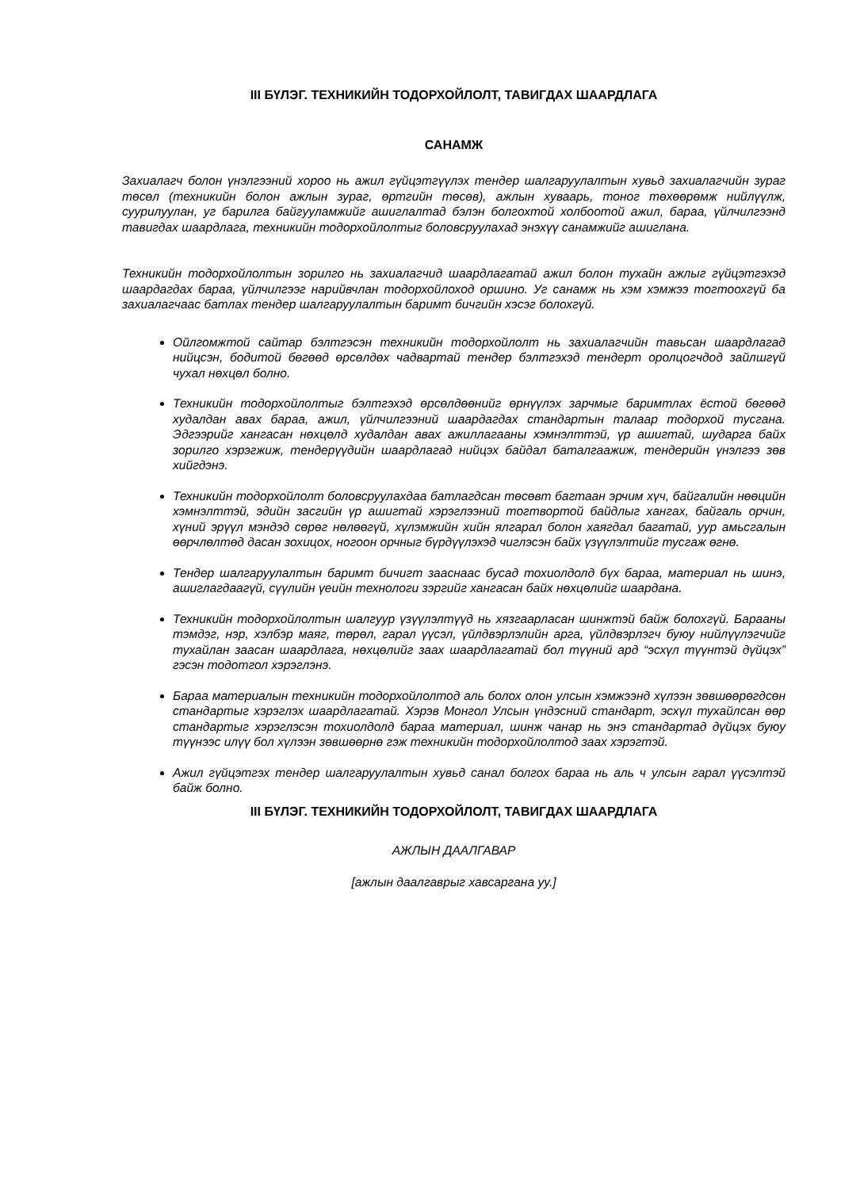III БҮЛЭГ. ТЕХНИКИЙН ТОДОРХОЙЛОЛТ, ТАВИГДАХ ШААРДЛАГА
САНАМЖ
Захиалагч болон үнэлгээний хороо нь ажил гүйцэтгүүлэх тендер шалгаруулалтын хувьд захиалагчийн зураг төсөл (техникийн болон ажлын зураг, өртгийн төсөв), ажлын хуваарь, тоног төхөөрөмж нийлүүлж, суурилуулан, уг барилга байгууламжийг ашиглалтад бэлэн болгохтой холбоотой ажил, бараа, үйлчилгээнд тавигдах шаардлага, техникийн тодорхойлолтыг боловсруулахад энэхүү санамжийг ашиглана.
Техникийн тодорхойлолтын зорилго нь захиалагчид шаардлагатай ажил болон тухайн ажлыг гүйцэтгэхэд шаардагдах бараа, үйлчилгээг нарийвчлан тодорхойлоход оршино. Уг санамж нь хэм хэмжээ тогтоохгүй ба захиалагчаас батлах тендер шалгаруулалтын баримт бичгийн хэсэг болохгүй.
Ойлгомжтой сайтар бэлтгэсэн техникийн тодорхойлолт нь захиалагчийн тавьсан шаардлагад нийцсэн, бодитой бөгөөд өрсөлдөх чадвартай тендер бэлтгэхэд тендерт оролцогчдод зайлшгүй чухал нөхцөл болно.
Техникийн тодорхойлолтыг бэлтгэхэд өрсөлдөөнийг өрнүүлэх зарчмыг баримтлах ёстой бөгөөд худалдан авах бараа, ажил, үйлчилгээний шаардагдах стандартын талаар тодорхой тусгана. Эдгээрийг хангасан нөхцөлд худалдан авах ажиллагааны хэмнэлттэй, үр ашигтай, шударга байх зорилго хэрэгжиж, тендерүүдийн шаардлагад нийцэх байдал баталгаажиж, тендерийн үнэлгээ зөв хийгдэнэ.
Техникийн тодорхойлолт боловсруулахдаа батлагдсан төсөвт багтаан эрчим хүч, байгалийн нөөцийн хэмнэлттэй, эдийн засгийн үр ашигтай хэрэглээний тогтвортой байдлыг хангах, байгаль орчин, хүний эрүүл мэндэд сөрөг нөлөөгүй, хүлэмжийн хийн ялгарал болон хаягдал багатай, уур амьсгалын өөрчлөлтөд дасан зохицох, ногоон орчныг бүрдүүлэхэд чиглэсэн байх үзүүлэлтийг тусгаж өгнө.
Тендер шалгаруулалтын баримт бичигт зааснаас бусад тохиолдолд бүх бараа, материал нь шинэ, ашиглагдаагүй, сүүлийн үеийн технологи зэргийг хангасан байх нөхцөлийг шаардана.
Техникийн тодорхойлолтын шалгуур үзүүлэлтүүд нь хязгаарласан шинжтэй байж болохгүй. Барааны тэмдэг, нэр, хэлбэр маяг, төрөл, гарал үүсэл, үйлдвэрлэлийн арга, үйлдвэрлэгч буюу нийлүүлэгчийг тухайлан заасан шаардлага, нөхцөлийг заах шаардлагатай бол түүний ард “эсхүл түүнтэй дүйцэх” гэсэн тодотгол хэрэглэнэ.
Бараа материалын техникийн тодорхойлолтод аль болох олон улсын хэмжээнд хүлээн зөвшөөрөгдсөн стандартыг хэрэглэх шаардлагатай. Хэрэв Монгол Улсын үндэсний стандарт, эсхүл тухайлсан өөр стандартыг хэрэглэсэн тохиолдолд бараа материал, шинж чанар нь энэ стандартад дүйцэх буюу түүнээс илүү бол хүлээн зөвшөөрнө гэж техникийн тодорхойлолтод заах хэрэгтэй.
Ажил гүйцэтгэх тендер шалгаруулалтын хувьд санал болгох бараа нь аль ч улсын гарал үүсэлтэй байж болно.
III БҮЛЭГ. ТЕХНИКИЙН ТОДОРХОЙЛОЛТ, ТАВИГДАХ ШААРДЛАГА
АЖЛЫН ДААЛГАВАР
[ажлын даалгаврыг хавсаргана уу.]